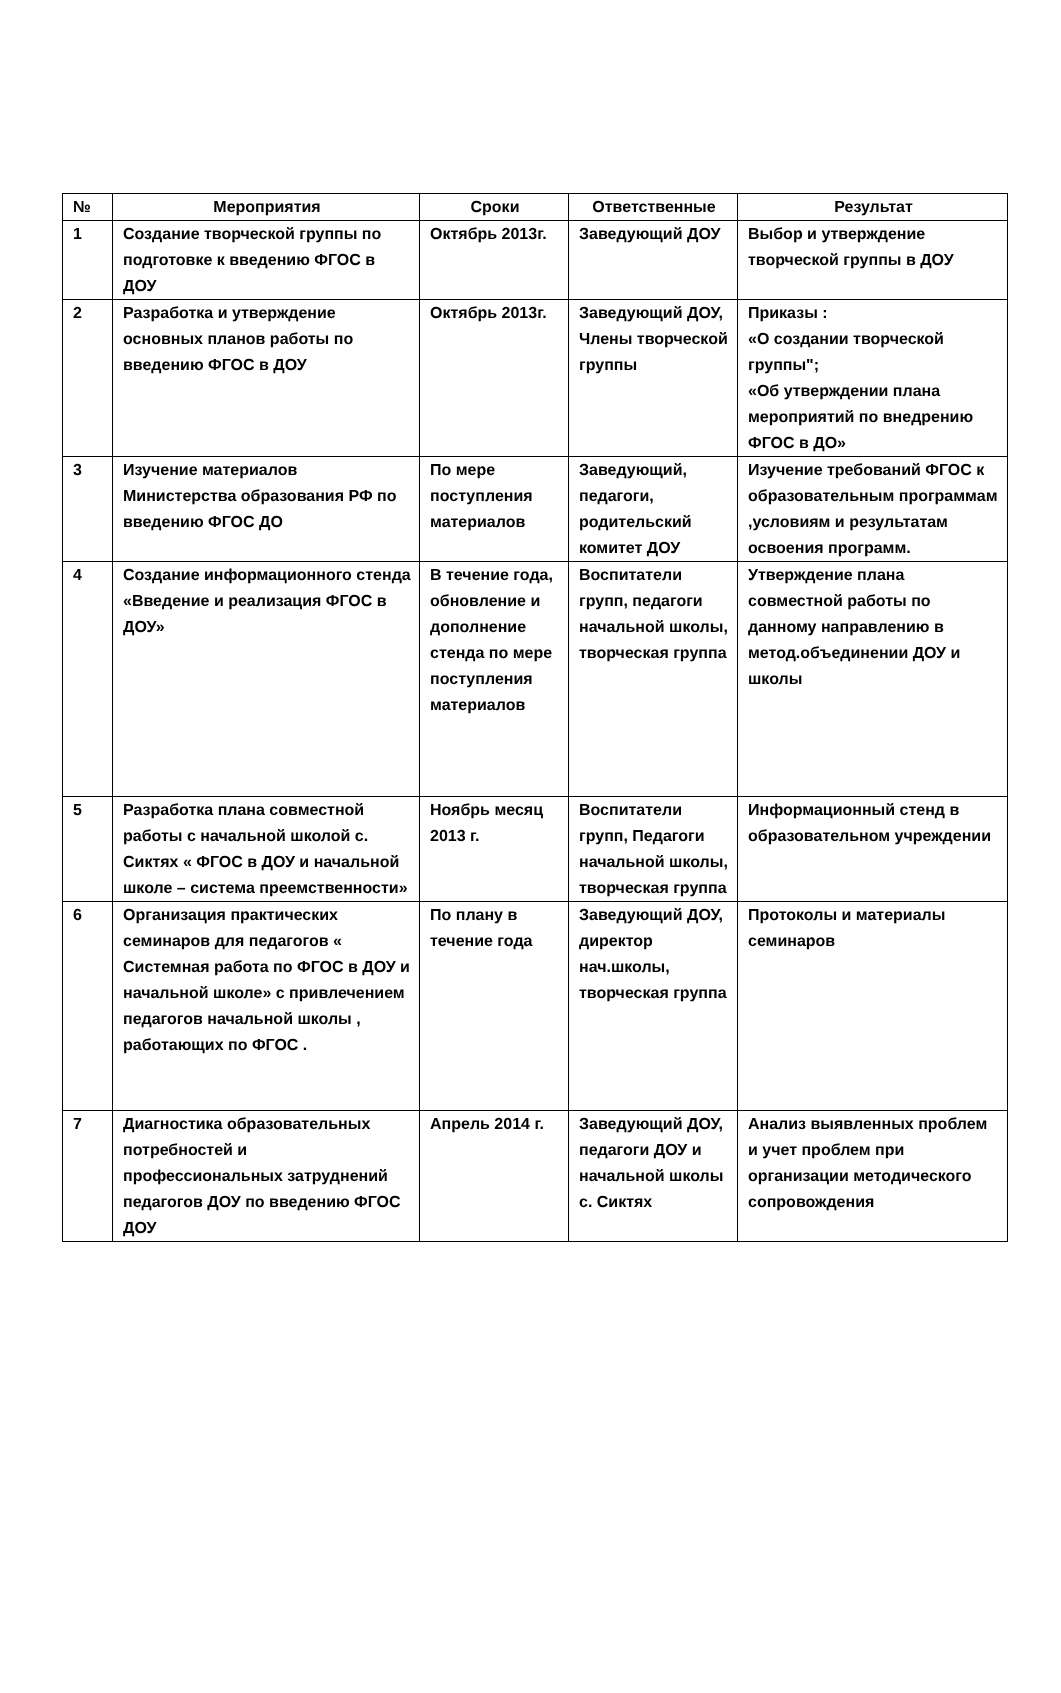| № | Мероприятия | Сроки | Ответственные | Результат |
| --- | --- | --- | --- | --- |
| 1 | Создание творческой группы по подготовке к введению ФГОС в ДОУ | Октябрь 2013г. | Заведующий ДОУ | Выбор и утверждение творческой группы в ДОУ |
| 2 | Разработка и утверждение основных планов работы по введению ФГОС в ДОУ | Октябрь 2013г. | Заведующий ДОУ, Члены творческой группы | Приказы : «О создании творческой группы"; «Об утверждении плана мероприятий по внедрению ФГОС в ДО» |
| 3 | Изучение материалов Министерства образования РФ по введению ФГОС ДО | По мере поступления материалов | Заведующий, педагоги, родительский комитет ДОУ | Изучение требований ФГОС к образовательным программам ,условиям и результатам освоения программ. |
| 4 | Создание информационного стенда «Введение и реализация ФГОС в ДОУ» | В течение года, обновление и дополнение стенда по мере поступления материалов | Воспитатели групп, педагоги начальной школы, творческая группа | Утверждение плана совместной работы по данному направлению в метод.объединении ДОУ и школы |
| 5 | Разработка плана совместной работы с начальной школой с. Сиктях « ФГОС в ДОУ и начальной школе – система преемственности» | Ноябрь месяц 2013 г. | Воспитатели групп, Педагоги начальной школы, творческая группа | Информационный стенд в образовательном учреждении |
| 6 | Организация практических семинаров для педагогов « Системная работа по ФГОС в ДОУ и начальной школе» с привлечением педагогов начальной школы , работающих по ФГОС . | По плану в течение года | Заведующий ДОУ, директор нач.школы, творческая группа | Протоколы и материалы семинаров |
| 7 | Диагностика образовательных потребностей и профессиональных затруднений педагогов ДОУ по введению ФГОС ДОУ | Апрель 2014 г. | Заведующий ДОУ, педагоги ДОУ и начальной школы с. Сиктях | Анализ выявленных проблем и учет проблем при организации методического сопровождения |